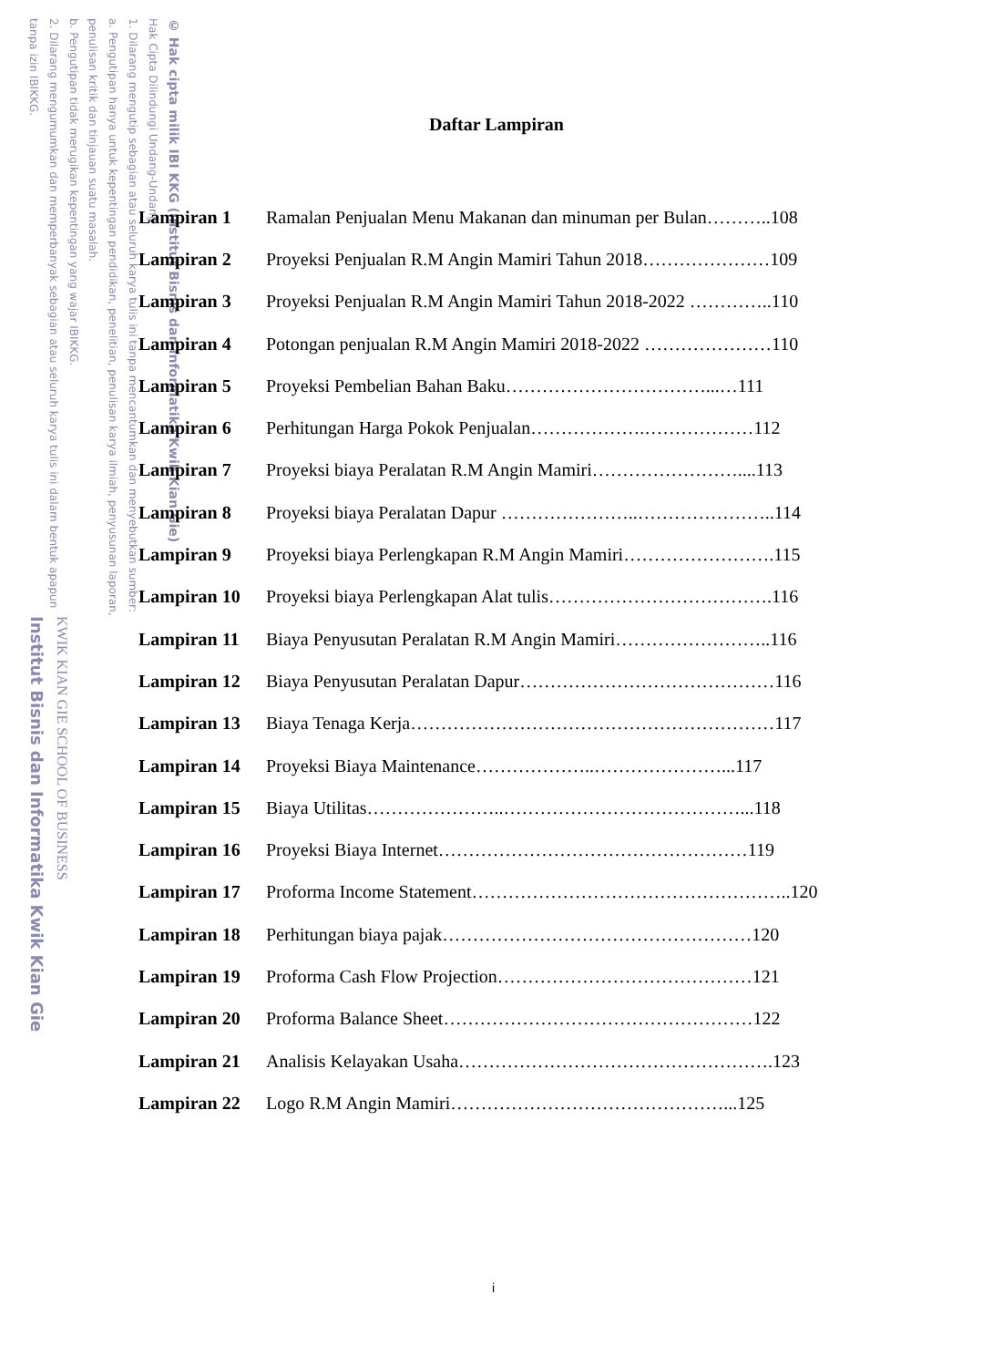tanpa izin IBIKKG.
2. Dilarang mengumumkan dan memperbanyak sebagian atau seluruh karya tulis ini dalam bentuk apapun
b. Pengutipan tidak merugikan kepentingan yang wajar IBIKKG.
penulisan kritik dan tinjauan suatu masalah.
a. Pengutipan hanya untuk kepentingan pendidikan, penelitian, penulisan karya ilmiah, penyusunan laporan,
1. Dilarang mengutip sebagian atau seluruh karya tulis ini tanpa mencantumkan dan menyebutkan sumber:
Hak Cipta Dilindungi Undang-Undang
© Hak cipta milik IBI KKG (Institut Bisnis dan Informatika Kwik Kian Gie)
Institut Bisnis dan Informatika Kwik Kian Gie
KWIK KIAN GIE SCHOOL OF BUSINESS
Daftar Lampiran
Lampiran 1 Ramalan Penjualan Menu Makanan dan minuman per Bulan………..108
Lampiran 2 Proyeksi Penjualan R.M Angin Mamiri Tahun 2018…………………109
Lampiran 3 Proyeksi Penjualan R.M Angin Mamiri Tahun 2018-2022 …………..110
Lampiran 4 Potongan penjualan R.M Angin Mamiri 2018-2022 …………………110
Lampiran 5 Proyeksi Pembelian Bahan Baku……………………………...…111
Lampiran 6 Perhitungan Harga Pokok Penjualan……………….………………112
Lampiran 7 Proyeksi biaya Peralatan R.M Angin Mamiri……………………....113
Lampiran 8 Proyeksi biaya Peralatan Dapur …………………..…………………..114
Lampiran 9 Proyeksi biaya Perlengkapan R.M Angin Mamiri…………………….115
Lampiran 10 Proyeksi biaya Perlengkapan Alat tulis……………………………….116
Lampiran 11 Biaya Penyusutan Peralatan R.M Angin Mamiri……………………..116
Lampiran 12 Biaya Penyusutan Peralatan Dapur……………………………………116
Lampiran 13 Biaya Tenaga Kerja……………………………………………………117
Lampiran 14 Proyeksi Biaya Maintenance………………..…………………...117
Lampiran 15 Biaya Utilitas…………………..…………………………………...118
Lampiran 16 Proyeksi Biaya Internet……………………………………………119
Lampiran 17 Proforma Income Statement……………………………………………..120
Lampiran 18 Perhitungan biaya pajak……………………………………………120
Lampiran 19 Proforma Cash Flow Projection……………………………………121
Lampiran 20 Proforma Balance Sheet……………………………………………122
Lampiran 21 Analisis Kelayakan Usaha…………………………………………….123
Lampiran 22 Logo R.M Angin Mamiri………………………………………...125
i